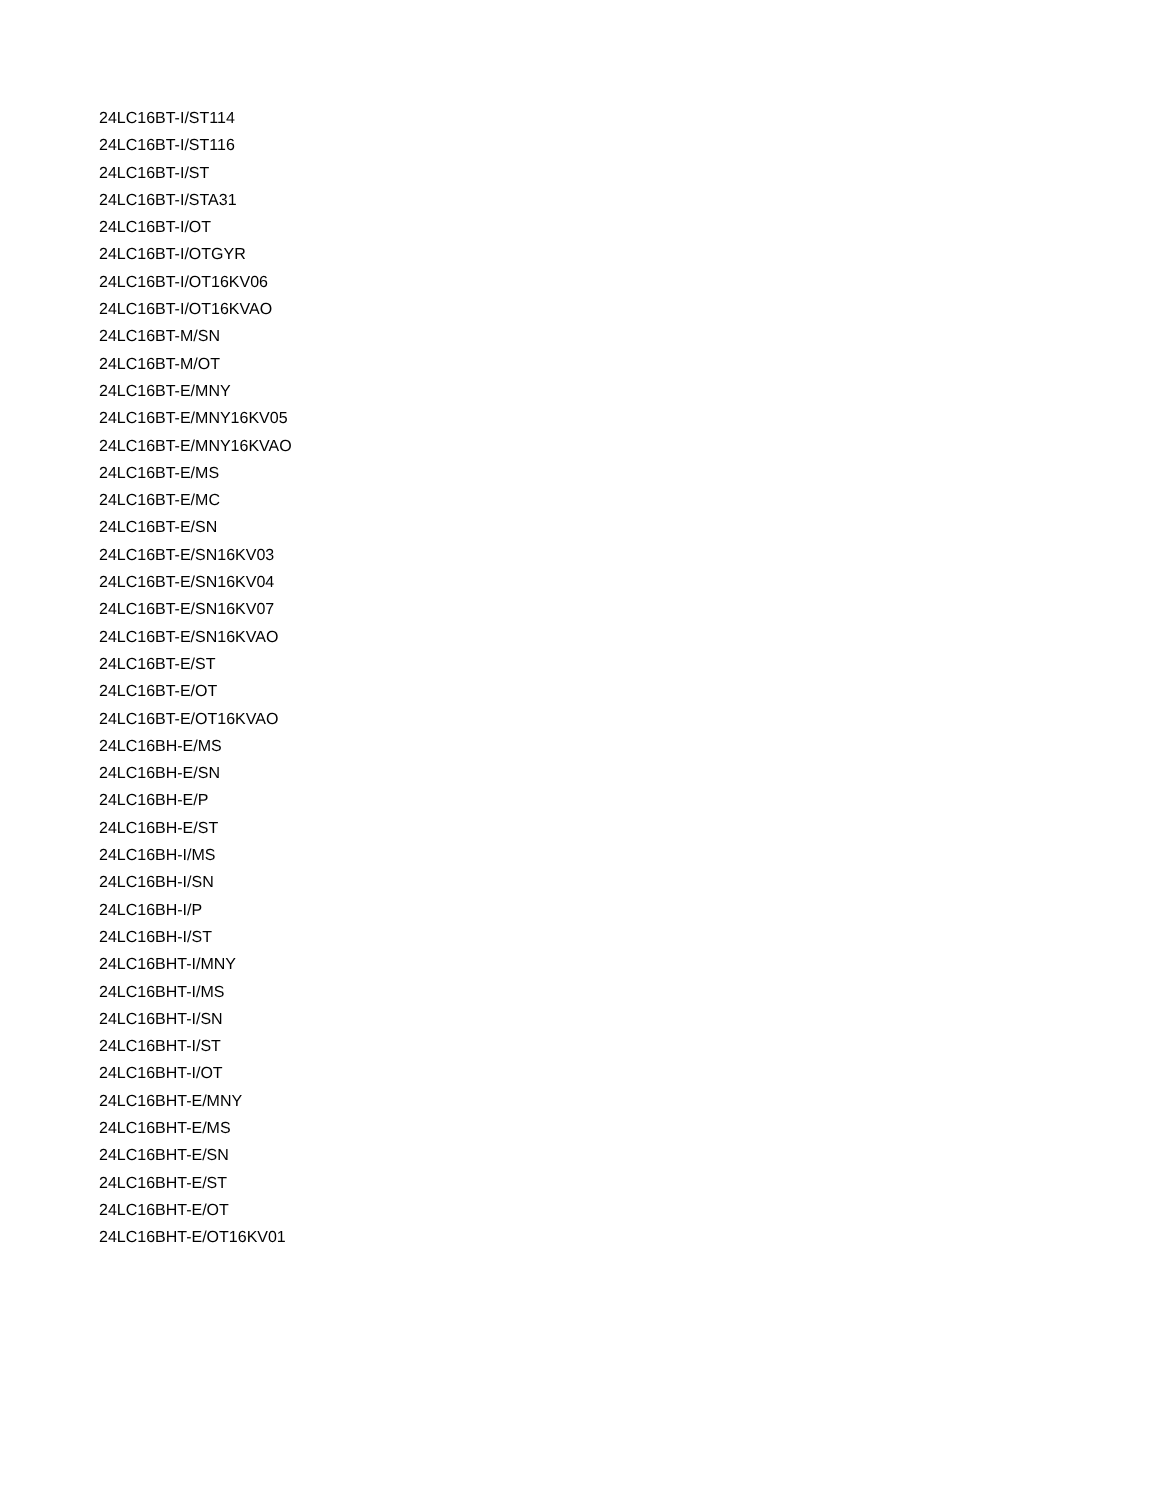24LC16BT-I/ST114
24LC16BT-I/ST116
24LC16BT-I/ST
24LC16BT-I/STA31
24LC16BT-I/OT
24LC16BT-I/OTGYR
24LC16BT-I/OT16KV06
24LC16BT-I/OT16KVAO
24LC16BT-M/SN
24LC16BT-M/OT
24LC16BT-E/MNY
24LC16BT-E/MNY16KV05
24LC16BT-E/MNY16KVAO
24LC16BT-E/MS
24LC16BT-E/MC
24LC16BT-E/SN
24LC16BT-E/SN16KV03
24LC16BT-E/SN16KV04
24LC16BT-E/SN16KV07
24LC16BT-E/SN16KVAO
24LC16BT-E/ST
24LC16BT-E/OT
24LC16BT-E/OT16KVAO
24LC16BH-E/MS
24LC16BH-E/SN
24LC16BH-E/P
24LC16BH-E/ST
24LC16BH-I/MS
24LC16BH-I/SN
24LC16BH-I/P
24LC16BH-I/ST
24LC16BHT-I/MNY
24LC16BHT-I/MS
24LC16BHT-I/SN
24LC16BHT-I/ST
24LC16BHT-I/OT
24LC16BHT-E/MNY
24LC16BHT-E/MS
24LC16BHT-E/SN
24LC16BHT-E/ST
24LC16BHT-E/OT
24LC16BHT-E/OT16KV01